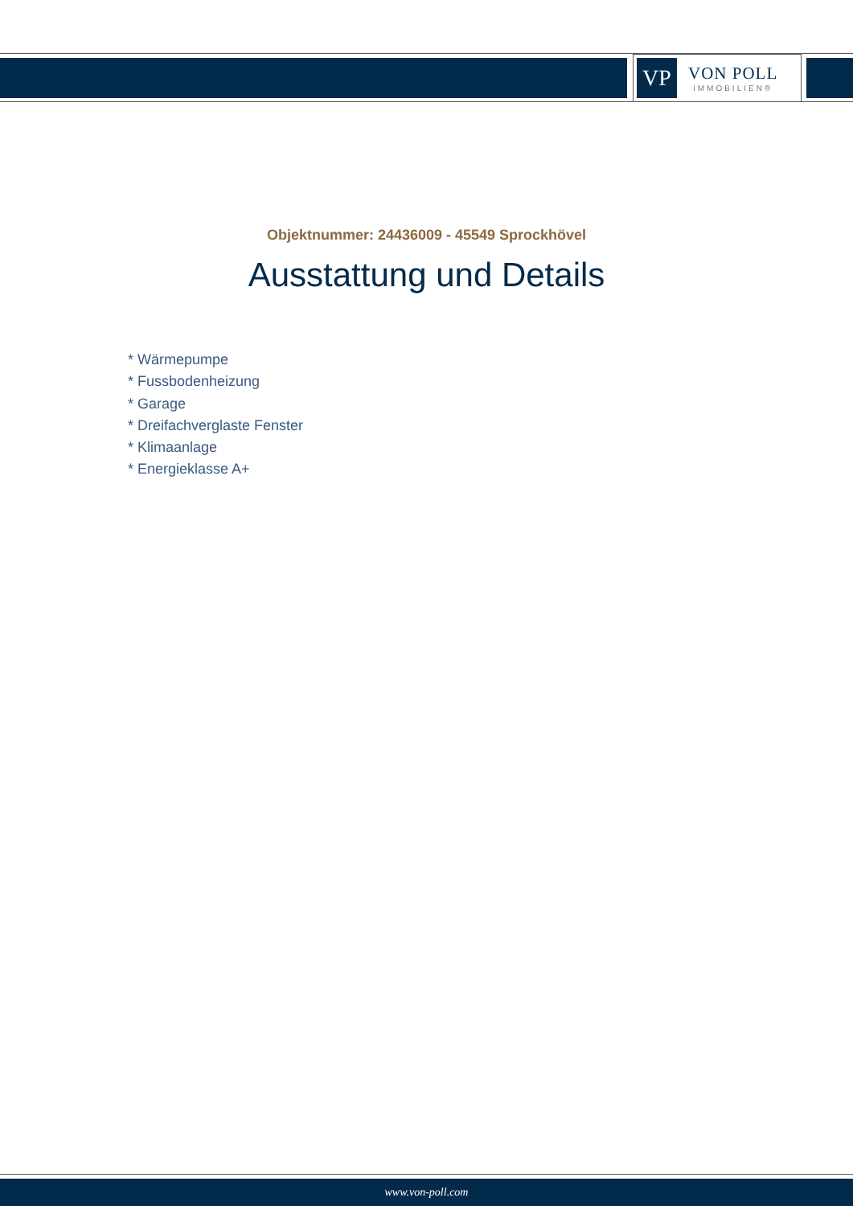VP
VON POLL
IMMOBILIEN®
Objektnummer: 24436009 - 45549 Sprockhövel
Ausstattung und Details
* Wärmepumpe
* Fussbodenheizung
* Garage
* Dreifachverglaste Fenster
* Klimaanlage
* Energieklasse A+
www.von-poll.com